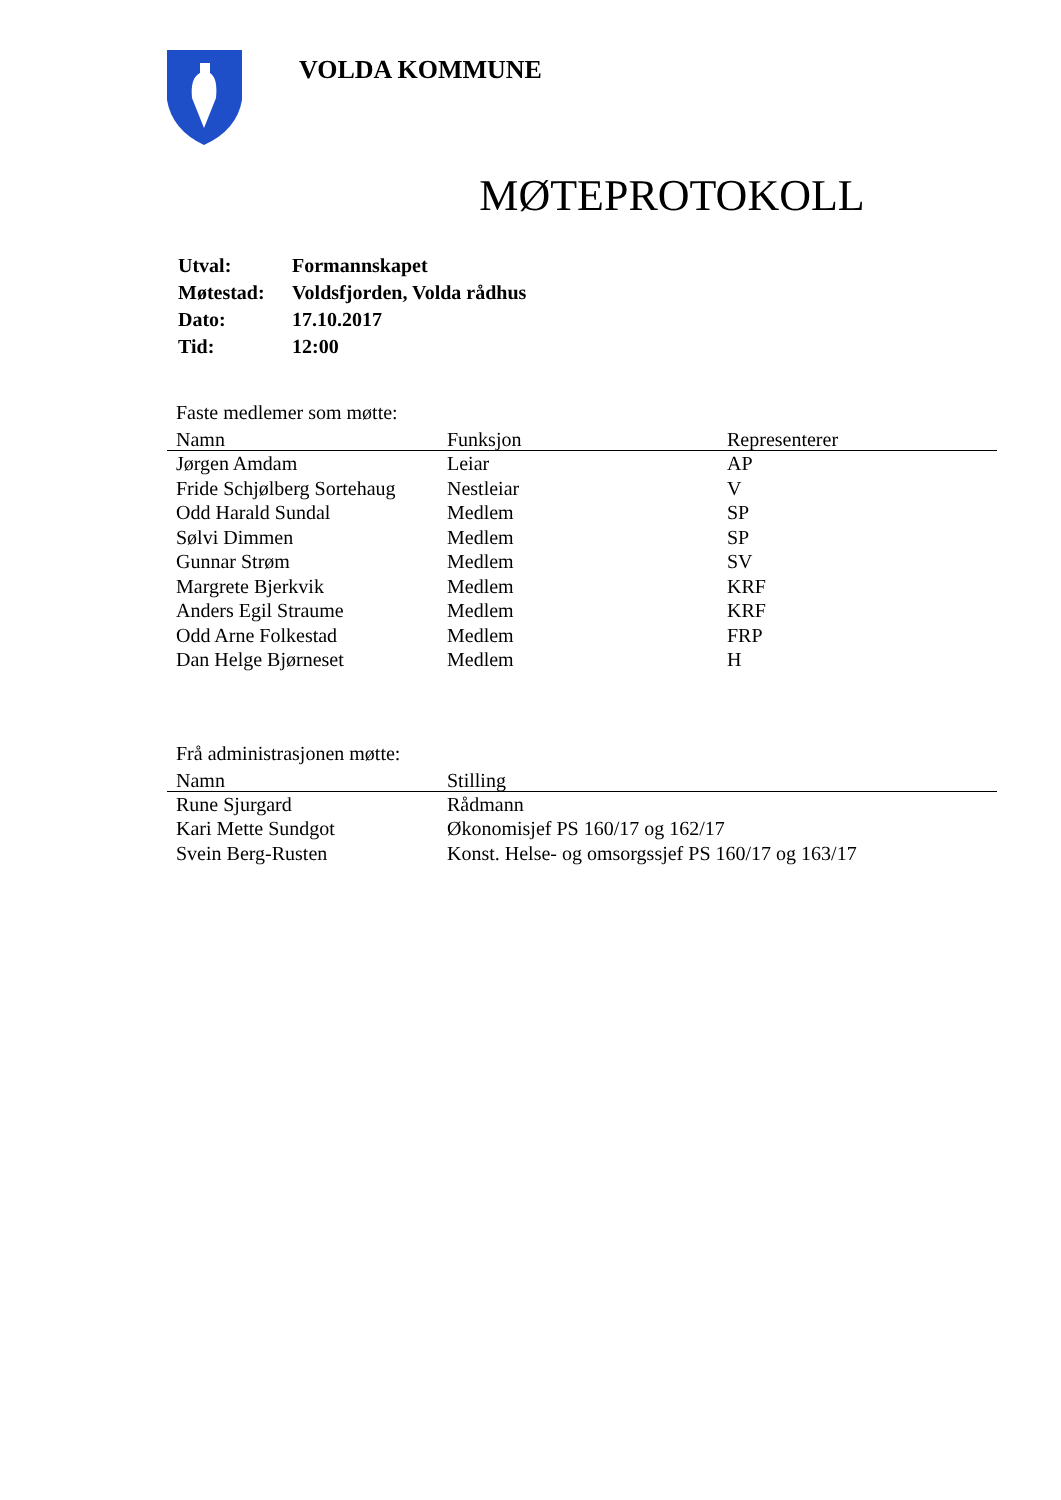VOLDA KOMMUNE
MØTEPROTOKOLL
| Utval: | Formannskapet |
| Møtestad: | Voldsfjorden, Volda rådhus |
| Dato: | 17.10.2017 |
| Tid: | 12:00 |
Faste medlemer som møtte:
| Namn | Funksjon | Representerer |
| --- | --- | --- |
| Jørgen Amdam | Leiar | AP |
| Fride Schjølberg Sortehaug | Nestleiar | V |
| Odd Harald Sundal | Medlem | SP |
| Sølvi Dimmen | Medlem | SP |
| Gunnar Strøm | Medlem | SV |
| Margrete Bjerkvik | Medlem | KRF |
| Anders Egil Straume | Medlem | KRF |
| Odd Arne Folkestad | Medlem | FRP |
| Dan Helge Bjørneset | Medlem | H |
Frå administrasjonen møtte:
| Namn | Stilling |
| --- | --- |
| Rune Sjurgard | Rådmann |
| Kari Mette Sundgot | Økonomisjef PS 160/17 og 162/17 |
| Svein Berg-Rusten | Konst. Helse- og omsorgssjef PS 160/17 og 163/17 |